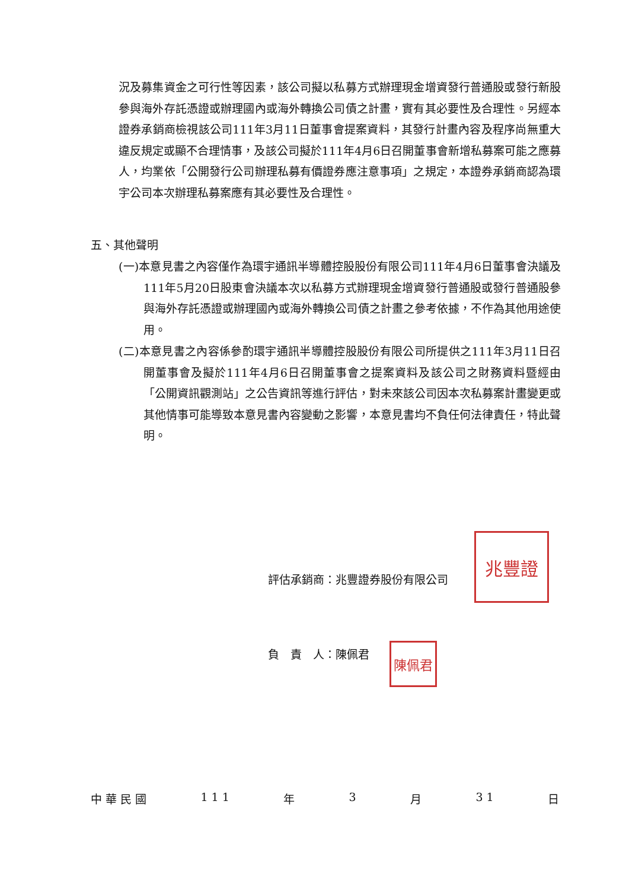況及募集資金之可行性等因素，該公司擬以私募方式辦理現金增資發行普通股或發行新股參與海外存託憑證或辦理國內或海外轉換公司債之計畫，實有其必要性及合理性。另經本證券承銷商檢視該公司111年3月11日董事會提案資料，其發行計畫內容及程序尚無重大違反規定或顯不合理情事，及該公司擬於111年4月6日召開董事會新增私募案可能之應募人，均業依「公開發行公司辦理私募有價證券應注意事項」之規定，本證券承銷商認為環宇公司本次辦理私募案應有其必要性及合理性。
五、其他聲明
(一)本意見書之內容僅作為環宇通訊半導體控股股份有限公司111年4月6日董事會決議及111年5月20日股東會決議本次以私募方式辦理現金增資發行普通股或發行普通股參與海外存託憑證或辦理國內或海外轉換公司債之計畫之參考依據，不作為其他用途使用。
(二)本意見書之內容係參酌環宇通訊半導體控股股份有限公司所提供之111年3月11日召開董事會及擬於111年4月6日召開董事會之提案資料及該公司之財務資料暨經由「公開資訊觀測站」之公告資訊等進行評估，對未來該公司因本次私募案計畫變更或其他情事可能導致本意見書內容變動之影響，本意見書均不負任何法律責任，特此聲明。
兆豐證
評估承銷商：兆豐證券股份有限公司
陳佩君
負　責　人：陳佩君
中 華 民 國 1 1 1 年 3 月 3 1 日